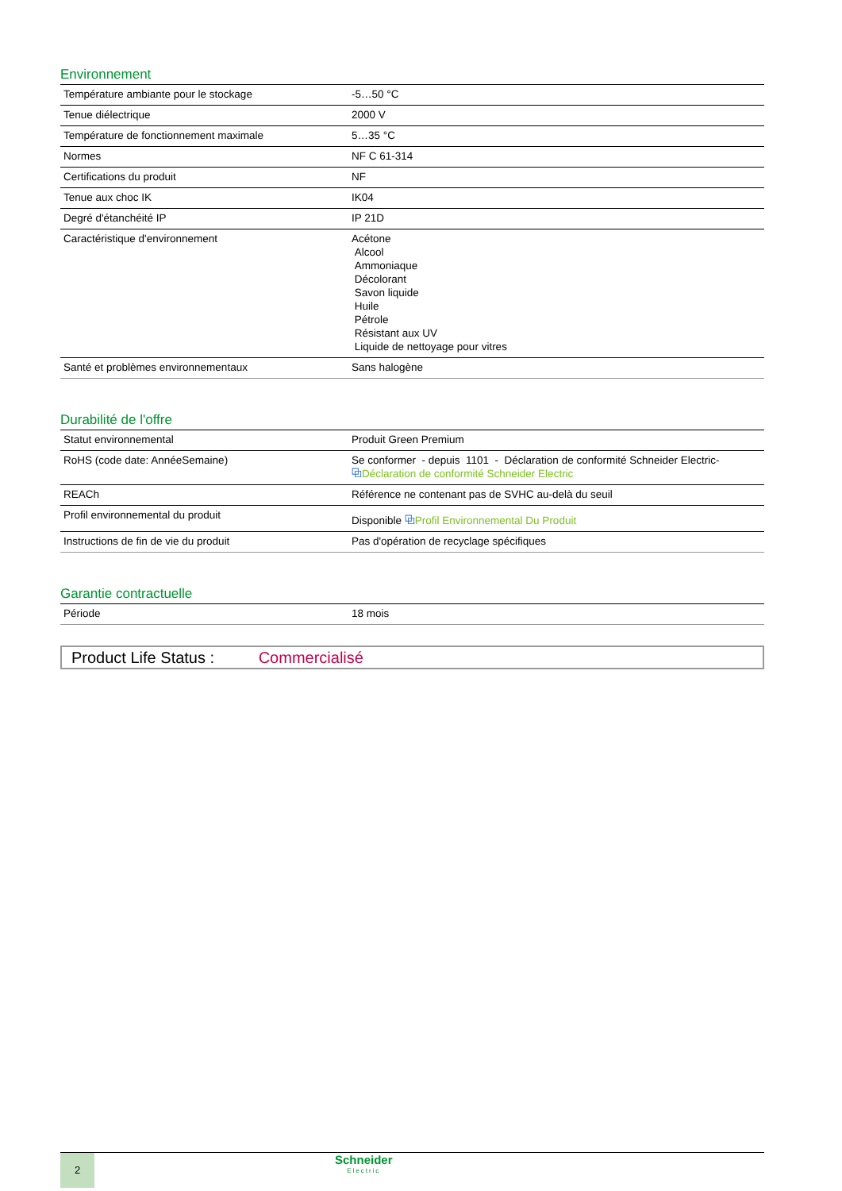Environnement
| Température ambiante pour le stockage | -5…50 °C |
| Tenue diélectrique | 2000 V |
| Température de fonctionnement maximale | 5…35 °C |
| Normes | NF C 61-314 |
| Certifications du produit | NF |
| Tenue aux choc IK | IK04 |
| Degré d'étanchéité IP | IP 21D |
| Caractéristique d'environnement | Acétone Alcool Ammoniaque Décolorant Savon liquide Huile Pétrole Résistant aux UV Liquide de nettoyage pour vitres |
| Santé et problèmes environnementaux | Sans halogène |
Durabilité de l'offre
| Statut environnemental | Produit Green Premium |
| RoHS (code date: AnnéeSemaine) | Se conformer - depuis 1101 - Déclaration de conformité Schneider Electric- ⧉ Déclaration de conformité Schneider Electric |
| REACh | Référence ne contenant pas de SVHC au-delà du seuil |
| Profil environnemental du produit | Disponible ⧉ Profil Environnemental Du Produit |
| Instructions de fin de vie du produit | Pas d'opération de recyclage spécifiques |
Garantie contractuelle
| Période | 18 mois |
Product Life Status : Commercialisé
2
Schneider
Electric